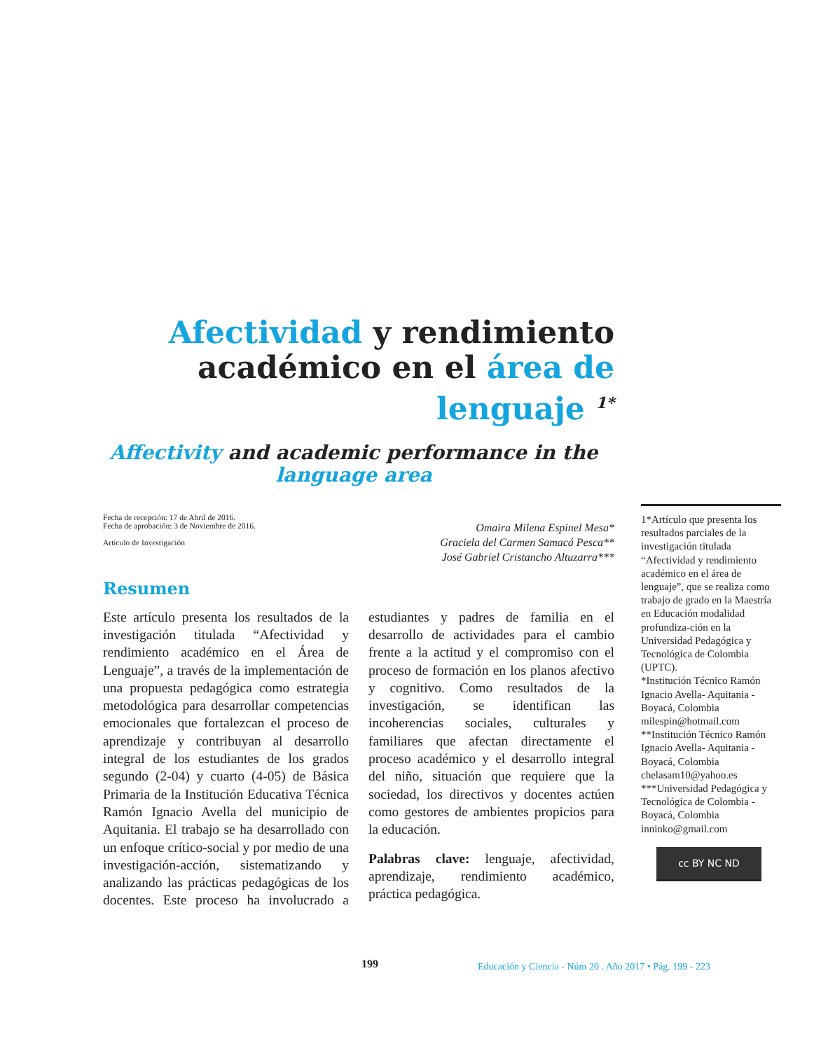Afectividad y rendimiento
académico en el área de
lenguaje <sup>1*</sup>
Affectivity and academic performance in the
language area
Fecha de recepción: 17 de Abril de 2016.
Fecha de aprobación: 3 de Noviembre de 2016.
Artículo de Investigación
Omaira Milena Espinel Mesa*
Graciela del Carmen Samacá Pesca**
José Gabriel Cristancho Altuzarra***
Resumen
Este artículo presenta los resultados de la investigación titulada “Afectividad y rendimiento académico en el Área de Lenguaje”, a través de la implementación de una propuesta pedagógica como estrategia metodológica para desarrollar competencias emocionales que fortalezcan el proceso de aprendizaje y contribuyan al desarrollo integral de los estudiantes de los grados segundo (2-04) y cuarto (4-05) de Básica Primaria de la Institución Educativa Técnica Ramón Ignacio Avella del municipio de Aquitania. El trabajo se ha desarrollado con un enfoque crítico-social y por medio de una investigación-acción, sistematizando y analizando las prácticas pedagógicas de los docentes. Este proceso ha involucrado a estudiantes y padres de familia en el desarrollo de actividades para el cambio frente a la actitud y el compromiso con el proceso de formación en los planos afectivo y cognitivo. Como resultados de la investigación, se identifican las incoherencias sociales, culturales y familiares que afectan directamente el proceso académico y el desarrollo integral del niño, situación que requiere que la sociedad, los directivos y docentes actúen como gestores de ambientes propicios para la educación.
Palabras clave: lenguaje, afectividad, aprendizaje, rendimiento académico, práctica pedagógica.
1*Artículo que presenta los resultados parciales de la investigación titulada “Afectividad y rendimiento académico en el área de lenguaje”, que se realiza como trabajo de grado en la Maestría en Educación modalidad profundiza-ción en la Universidad Pedagógica y Tecnológica de Colombia (UPTC).
*Institución Técnico Ramón Ignacio Avella- Aquitania - Boyacá, Colombia
milespin@hotmail.com
**Institución Técnico Ramón Ignacio Avella- Aquitania - Boyacá, Colombia
chelasam10@yahoo.es
***Universidad Pedagógica y Tecnológica de Colombia - Boyacá, Colombia
inninko@gmail.com
cc BY NC ND
199
Educación y Ciencia - Núm 20 . Año 2017 • Pág. 199 - 223